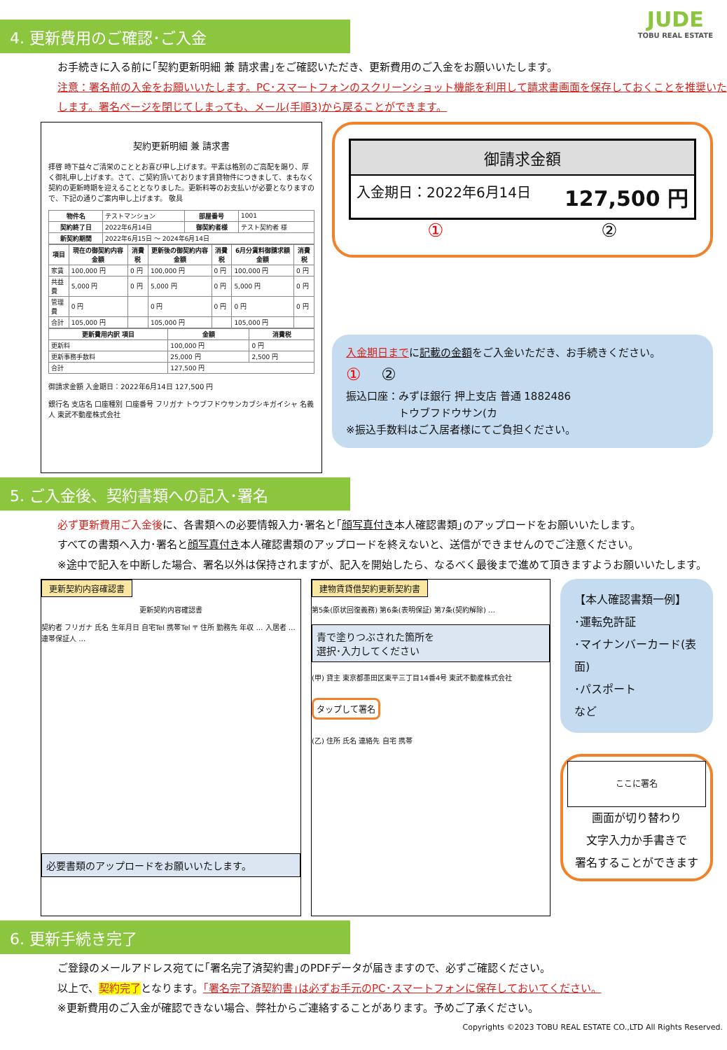JUDE
TOBU REAL ESTATE
4. 更新費用のご確認･ご入金
お手続きに入る前に｢契約更新明細 兼 請求書｣をご確認いただき、更新費用のご入金をお願いいたします。
注意：署名前の入金をお願いいたします。PC･スマートフォンのスクリーンショット機能を利用して請求書画面を保存しておくことを推奨いたします。署名ページを閉じてしまっても、メール(手順3)から戻ることができます。
契約更新明細 兼 請求書
拝啓 時下益々ご清栄のこととお喜び申し上げます。平素は格別のご高配を賜り、厚く御礼申し上げます。さて、ご契約頂いております賃貸物件につきまして、まもなく契約の更新時期を迎えることとなりました。更新料等のお支払いが必要となりますので、下記の通りご案内申し上げます。 敬具
| 物件名 | テストマンション | 部屋番号 | 1001 |
| 契約終了日 | 2022年6月14日 | 御契約者様 | テスト契約者 様 |
| 新契約期間 | 2022年6月15日 ～ 2024年6月14日 | | |
| 項目 | 現在の御契約内容 金額 | 消費税 | 更新後の御契約内容 金額 | 消費税 | 6月分賃料御請求額 金額 | 消費税 |
| --- | --- | --- | --- | --- | --- | --- |
| 家賃 | 100,000 円 | 0 円 | 100,000 円 | 0 円 | 100,000 円 | 0 円 |
| 共益費 | 5,000 円 | 0 円 | 5,000 円 | 0 円 | 5,000 円 | 0 円 |
| 管理費 | 0 円 | | 0 円 | 0 円 | 0 円 | 0 円 |
| 合計 | 105,000 円 | | 105,000 円 | | 105,000 円 | |
| 更新費用内訳 項目 | 金額 | 消費税 |
| --- | --- | --- |
| 更新料 | 100,000 円 | 0 円 |
| 更新事務手数料 | 25,000 円 | 2,500 円 |
| 合計 | 127,500 円 | |
御請求金額 入金期日：2022年6月14日 127,500 円
銀行名 支店名 口座種別 口座番号 フリガナ トウブフドウサンカブシキガイシャ 名義人 東武不動産株式会社
御請求金額
入金期日：2022年6月14日 127,500 円
① ②
入金期日までに記載の金額をご入金いただき、お手続きください。
① ②
振込口座：みずほ銀行 押上支店 普通 1882486
　　　　　トウブフドウサン(カ
※振込手数料はご入居者様にてご負担ください。
5. ご入金後、契約書類への記入･署名
必ず更新費用ご入金後に、各書類への必要情報入力･署名と｢顔写真付き本人確認書類｣のアップロードをお願いいたします。
すべての書類へ入力･署名と顔写真付き本人確認書類のアップロードを終えないと、送信ができませんのでご注意ください。
※途中で記入を中断した場合、署名以外は保持されますが、記入を開始したら、なるべく最後まで進めて頂きますようお願いいたします。
更新契約内容確認書
更新契約内容確認書
契約者 フリガナ 氏名 生年月日 自宅Tel 携帯Tel 〒 住所 勤務先 年収 … 入居者 … 連帯保証人 …
必要書類のアップロードをお願いいたします。
建物賃貸借契約更新契約書
第5条(原状回復義務) 第6条(表明保証) 第7条(契約解除) …
青で塗りつぶされた箇所を
選択･入力してください
(甲) 貸主 東京都墨田区東平三丁目14番4号 東武不動産株式会社
タップして署名
(乙) 住所 氏名 連絡先 自宅 携帯
【本人確認書類一例】
･運転免許証
･マイナンバーカード(表面)
･パスポート
など
ここに署名
画面が切り替わり
文字入力か手書きで
署名することができます
6. 更新手続き完了
ご登録のメールアドレス宛てに｢署名完了済契約書｣のPDFデータが届きますので、必ずご確認ください。
以上で、契約完了となります。｢署名完了済契約書｣は必ずお手元のPC･スマートフォンに保存しておいてください。
※更新費用のご入金が確認できない場合、弊社からご連絡することがあります。予めご了承ください。
Copyrights ©2023 TOBU REAL ESTATE CO.,LTD All Rights Reserved.